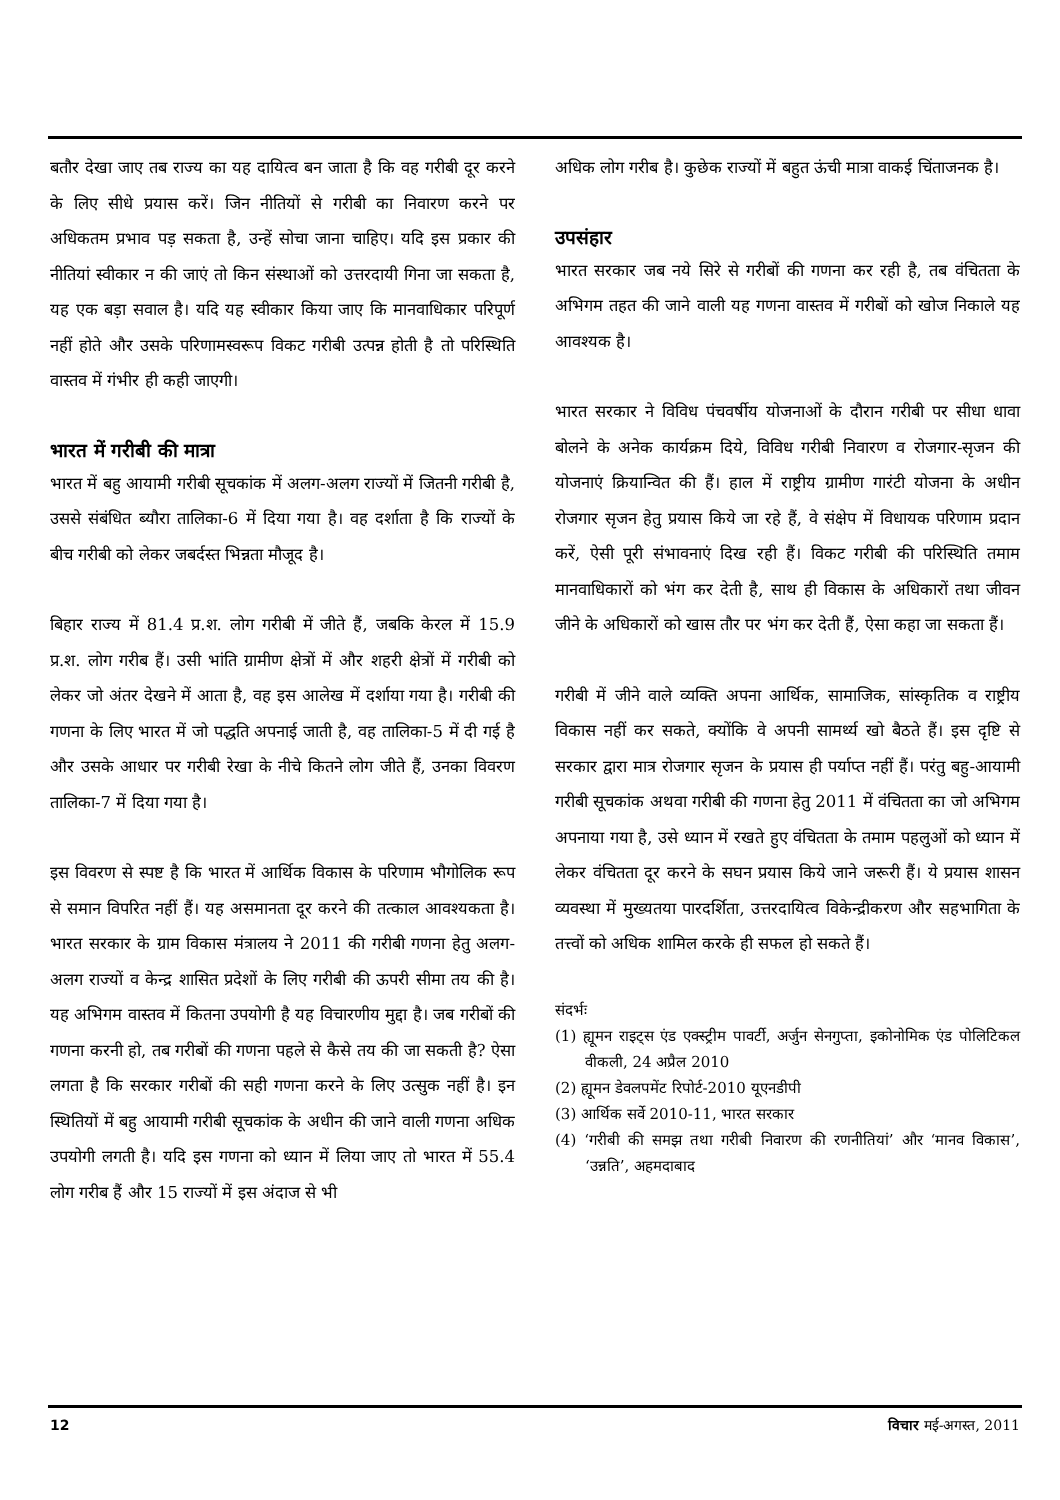बतौर देखा जाए तब राज्य का यह दायित्व बन जाता है कि वह गरीबी दूर करने के लिए सीधे प्रयास करें। जिन नीतियों से गरीबी का निवारण करने पर अधिकतम प्रभाव पड़ सकता है, उन्हें सोचा जाना चाहिए। यदि इस प्रकार की नीतियां स्वीकार न की जाएं तो किन संस्थाओं को उत्तरदायी गिना जा सकता है, यह एक बड़ा सवाल है। यदि यह स्वीकार किया जाए कि मानवाधिकार परिपूर्ण नहीं होते और उसके परिणामस्वरूप विकट गरीबी उत्पन्न होती है तो परिस्थिति वास्तव में गंभीर ही कही जाएगी।
भारत में गरीबी की मात्रा
भारत में बहु आयामी गरीबी सूचकांक में अलग-अलग राज्यों में जितनी गरीबी है, उससे संबंधित ब्यौरा तालिका-6 में दिया गया है। वह दर्शाता है कि राज्यों के बीच गरीबी को लेकर जबर्दस्त भिन्नता मौजूद है।
बिहार राज्य में 81.4 प्र.श. लोग गरीबी में जीते हैं, जबकि केरल में 15.9 प्र.श. लोग गरीब हैं। उसी भांति ग्रामीण क्षेत्रों में और शहरी क्षेत्रों में गरीबी को लेकर जो अंतर देखने में आता है, वह इस आलेख में दर्शाया गया है। गरीबी की गणना के लिए भारत में जो पद्धति अपनाई जाती है, वह तालिका-5 में दी गई है और उसके आधार पर गरीबी रेखा के नीचे कितने लोग जीते हैं, उनका विवरण तालिका-7 में दिया गया है।
इस विवरण से स्पष्ट है कि भारत में आर्थिक विकास के परिणाम भौगोलिक रूप से समान विपरित नहीं हैं। यह असमानता दूर करने की तत्काल आवश्यकता है। भारत सरकार के ग्राम विकास मंत्रालय ने 2011 की गरीबी गणना हेतु अलग-अलग राज्यों व केन्द्र शासित प्रदेशों के लिए गरीबी की ऊपरी सीमा तय की है। यह अभिगम वास्तव में कितना उपयोगी है यह विचारणीय मुद्दा है। जब गरीबों की गणना करनी हो, तब गरीबों की गणना पहले से कैसे तय की जा सकती है? ऐसा लगता है कि सरकार गरीबों की सही गणना करने के लिए उत्सुक नहीं है। इन स्थितियों में बहु आयामी गरीबी सूचकांक के अधीन की जाने वाली गणना अधिक उपयोगी लगती है। यदि इस गणना को ध्यान में लिया जाए तो भारत में 55.4 लोग गरीब हैं और 15 राज्यों में इस अंदाज से भी
अधिक लोग गरीब है। कुछेक राज्यों में बहुत ऊंची मात्रा वाकई चिंताजनक है।
उपसंहार
भारत सरकार जब नये सिरे से गरीबों की गणना कर रही है, तब वंचितता के अभिगम तहत की जाने वाली यह गणना वास्तव में गरीबों को खोज निकाले यह आवश्यक है।
भारत सरकार ने विविध पंचवर्षीय योजनाओं के दौरान गरीबी पर सीधा धावा बोलने के अनेक कार्यक्रम दिये, विविध गरीबी निवारण व रोजगार-सृजन की योजनाएं क्रियान्वित की हैं। हाल में राष्ट्रीय ग्रामीण गारंटी योजना के अधीन रोजगार सृजन हेतु प्रयास किये जा रहे हैं, वे संक्षेप में विधायक परिणाम प्रदान करें, ऐसी पूरी संभावनाएं दिख रही हैं। विकट गरीबी की परिस्थिति तमाम मानवाधिकारों को भंग कर देती है, साथ ही विकास के अधिकारों तथा जीवन जीने के अधिकारों को खास तौर पर भंग कर देती हैं, ऐसा कहा जा सकता हैं।
गरीबी में जीने वाले व्यक्ति अपना आर्थिक, सामाजिक, सांस्कृतिक व राष्ट्रीय विकास नहीं कर सकते, क्योंकि वे अपनी सामर्थ्य खो बैठते हैं। इस दृष्टि से सरकार द्वारा मात्र रोजगार सृजन के प्रयास ही पर्याप्त नहीं हैं। परंतु बहु-आयामी गरीबी सूचकांक अथवा गरीबी की गणना हेतु 2011 में वंचितता का जो अभिगम अपनाया गया है, उसे ध्यान में रखते हुए वंचितता के तमाम पहलुओं को ध्यान में लेकर वंचितता दूर करने के सघन प्रयास किये जाने जरूरी हैं। ये प्रयास शासन व्यवस्था में मुख्यतया पारदर्शिता, उत्तरदायित्व विकेन्द्रीकरण और सहभागिता के तत्त्वों को अधिक शामिल करके ही सफल हो सकते हैं।
संदर्भः
(1) ह्यूमन राइट्स एंड एक्स्ट्रीम पावर्टी, अर्जुन सेनगुप्ता, इकोनोमिक एंड पोलिटिकल वीकली, 24 अप्रैल 2010
(2) ह्यूमन डेवलपमेंट रिपोर्ट-2010 यूएनडीपी
(3) आर्थिक सर्वे 2010-11, भारत सरकार
(4) ‘गरीबी की समझ तथा गरीबी निवारण की रणनीतियां’ और ‘मानव विकास’, ‘उन्नति’, अहमदाबाद
12 विचार मई-अगस्त, 2011